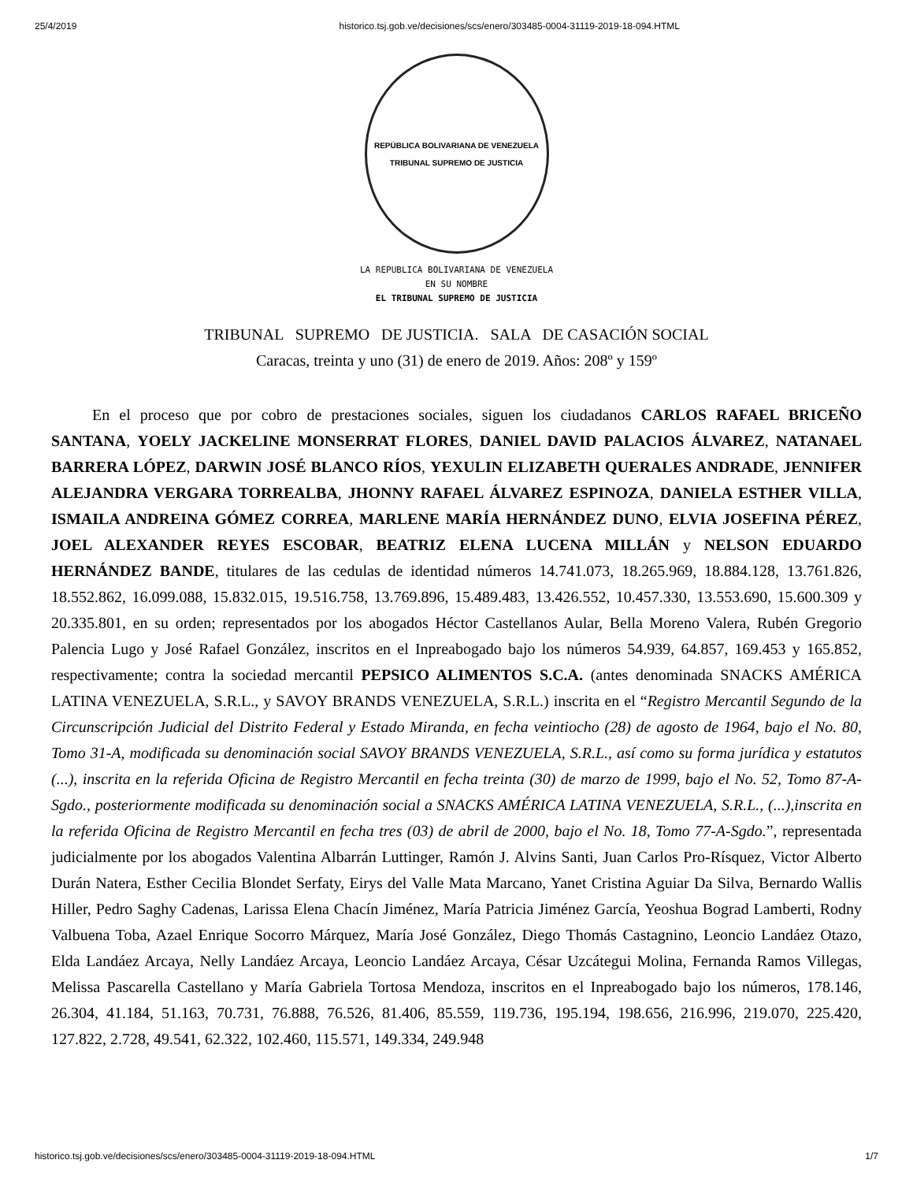25/4/2019 historico.tsj.gob.ve/decisiones/scs/enero/303485-0004-31119-2019-18-094.HTML
REPÚBLICA BOLIVARIANA DE VENEZUELA
TRIBUNAL SUPREMO DE JUSTICIA
LA REPUBLICA BOLIVARIANA DE VENEZUELA
EN SU NOMBRE
EL TRIBUNAL SUPREMO DE JUSTICIA
TRIBUNAL SUPREMO DE JUSTICIA. SALA DE CASACIÓN SOCIAL
Caracas, treinta y uno (31) de enero de 2019. Años: 208º y 159º
En el proceso que por cobro de prestaciones sociales, siguen los ciudadanos CARLOS RAFAEL BRICEÑO SANTANA, YOELY JACKELINE MONSERRAT FLORES, DANIEL DAVID PALACIOS ÁLVAREZ, NATANAEL BARRERA LÓPEZ, DARWIN JOSÉ BLANCO RÍOS, YEXULIN ELIZABETH QUERALES ANDRADE, JENNIFER ALEJANDRA VERGARA TORREALBA, JHONNY RAFAEL ÁLVAREZ ESPINOZA, DANIELA ESTHER VILLA, ISMAILA ANDREINA GÓMEZ CORREA, MARLENE MARÍA HERNÁNDEZ DUNO, ELVIA JOSEFINA PÉREZ, JOEL ALEXANDER REYES ESCOBAR, BEATRIZ ELENA LUCENA MILLÁN y NELSON EDUARDO HERNÁNDEZ BANDE, titulares de las cedulas de identidad números 14.741.073, 18.265.969, 18.884.128, 13.761.826, 18.552.862, 16.099.088, 15.832.015, 19.516.758, 13.769.896, 15.489.483, 13.426.552, 10.457.330, 13.553.690, 15.600.309 y 20.335.801, en su orden; representados por los abogados Héctor Castellanos Aular, Bella Moreno Valera, Rubén Gregorio Palencia Lugo y José Rafael González, inscritos en el Inpreabogado bajo los números 54.939, 64.857, 169.453 y 165.852, respectivamente; contra la sociedad mercantil PEPSICO ALIMENTOS S.C.A. (antes denominada SNACKS AMÉRICA LATINA VENEZUELA, S.R.L., y SAVOY BRANDS VENEZUELA, S.R.L.) inscrita en el “Registro Mercantil Segundo de la Circunscripción Judicial del Distrito Federal y Estado Miranda, en fecha veintiocho (28) de agosto de 1964, bajo el No. 80, Tomo 31-A, modificada su denominación social SAVOY BRANDS VENEZUELA, S.R.L., así como su forma jurídica y estatutos (...), inscrita en la referida Oficina de Registro Mercantil en fecha treinta (30) de marzo de 1999, bajo el No. 52, Tomo 87-A-Sgdo., posteriormente modificada su denominación social a SNACKS AMÉRICA LATINA VENEZUELA, S.R.L., (...),inscrita en la referida Oficina de Registro Mercantil en fecha tres (03) de abril de 2000, bajo el No. 18, Tomo 77-A-Sgdo.”, representada judicialmente por los abogados Valentina Albarrán Luttinger, Ramón J. Alvins Santi, Juan Carlos Pro-Rísquez, Victor Alberto Durán Natera, Esther Cecilia Blondet Serfaty, Eirys del Valle Mata Marcano, Yanet Cristina Aguiar Da Silva, Bernardo Wallis Hiller, Pedro Saghy Cadenas, Larissa Elena Chacín Jiménez, María Patricia Jiménez García, Yeoshua Bograd Lamberti, Rodny Valbuena Toba, Azael Enrique Socorro Márquez, María José González, Diego Thomás Castagnino, Leoncio Landáez Otazo, Elda Landáez Arcaya, Nelly Landáez Arcaya, Leoncio Landáez Arcaya, César Uzcátegui Molina, Fernanda Ramos Villegas, Melissa Pascarella Castellano y María Gabriela Tortosa Mendoza, inscritos en el Inpreabogado bajo los números, 178.146, 26.304, 41.184, 51.163, 70.731, 76.888, 76.526, 81.406, 85.559, 119.736, 195.194, 198.656, 216.996, 219.070, 225.420, 127.822, 2.728, 49.541, 62.322, 102.460, 115.571, 149.334, 249.948
historico.tsj.gob.ve/decisiones/scs/enero/303485-0004-31119-2019-18-094.HTML 1/7